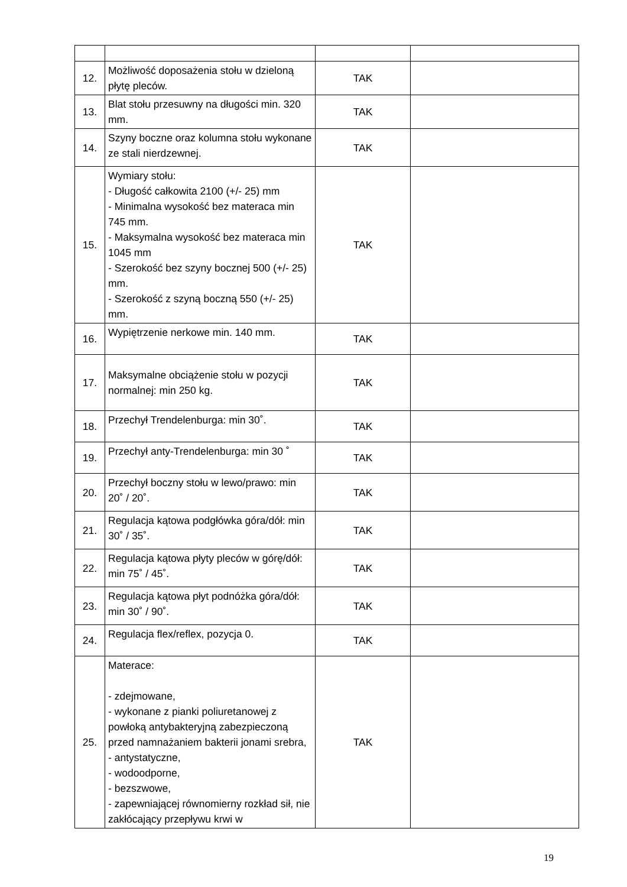| 12. | Możliwość doposażenia stołu w dzieloną płytę pleców. | TAK | |
| 13. | Blat stołu przesuwny na długości min. 320 mm. | TAK | |
| 14. | Szyny boczne oraz kolumna stołu wykonane ze stali nierdzewnej. | TAK | |
| 15. | Wymiary stołu: - Długość całkowita 2100 (+/- 25) mm - Minimalna wysokość bez materaca min 745 mm. - Maksymalna wysokość bez materaca min 1045 mm - Szerokość bez szyny bocznej 500 (+/- 25) mm. - Szerokość z szyną boczną 550 (+/- 25) mm. | TAK | |
| 16. | Wypiętrzenie nerkowe min. 140 mm. | TAK | |
| 17. | Maksymalne obciążenie stołu w pozycji normalnej: min 250 kg. | TAK | |
| 18. | Przechył Trendelenburga: min 30˚. | TAK | |
| 19. | Przechył anty-Trendelenburga: min 30 ˚ | TAK | |
| 20. | Przechył boczny stołu w lewo/prawo: min 20˚ / 20˚. | TAK | |
| 21. | Regulacja kątowa podgłówka góra/dół: min 30˚ / 35˚. | TAK | |
| 22. | Regulacja kątowa płyty pleców w górę/dół: min 75˚ / 45˚. | TAK | |
| 23. | Regulacja kątowa płyt podnóżka góra/dół: min 30˚ / 90˚. | TAK | |
| 24. | Regulacja flex/reflex, pozycja 0. | TAK | |
| 25. | Materace: - zdejmowane, - wykonane z pianki poliuretanowej z powłoką antybakteryjną zabezpieczoną przed namnażaniem bakterii jonami srebra, - antystatyczne, - wodoodporne, - bezszwowe, - zapewniającej równomierny rozkład sił, nie zakłócający przepływu krwi w | TAK | |
19